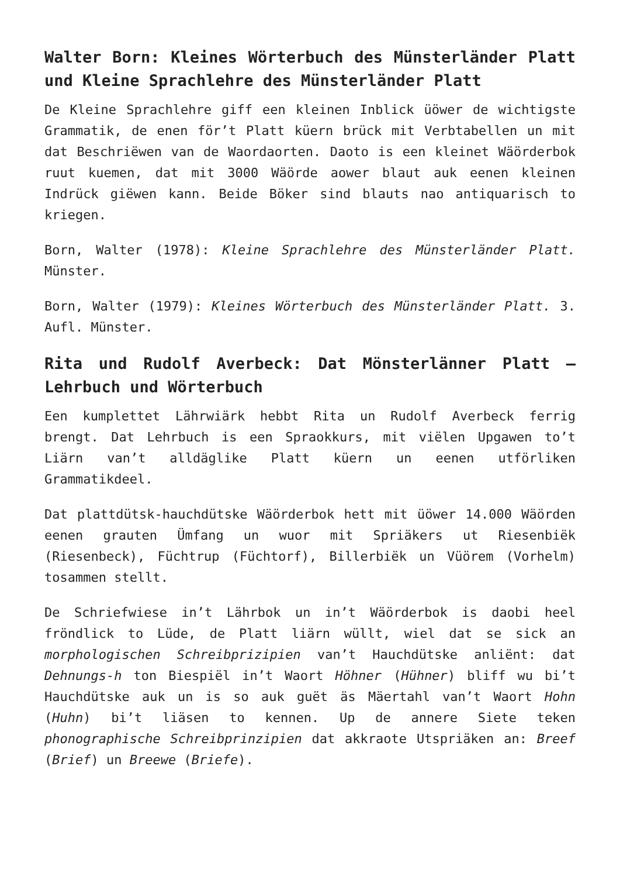Walter Born: Kleines Wörterbuch des Münsterländer Platt und Kleine Sprachlehre des Münsterländer Platt
De Kleine Sprachlehre giff een kleinen Inblick üöwer de wichtigste Grammatik, de enen för’t Platt küern brück mit Verbtabellen un mit dat Beschriëwen van de Waordaorten. Daoto is een kleinet Wäörderbok ruut kuemen, dat mit 3000 Wäörde aower blaut auk eenen kleinen Indrück giëwen kann. Beide Böker sind blauts nao antiquarisch to kriegen.
Born, Walter (1978): Kleine Sprachlehre des Münsterländer Platt. Münster.
Born, Walter (1979): Kleines Wörterbuch des Münsterländer Platt. 3. Aufl. Münster.
Rita und Rudolf Averbeck: Dat Mönsterlänner Platt – Lehrbuch und Wörterbuch
Een kumplettet Lährwiärk hebbt Rita un Rudolf Averbeck ferrig brengt. Dat Lehrbuch is een Spraokkurs, mit viëlen Upgawen to’t Liärn van’t alldäglike Platt küern un eenen utförliken Grammatikdeel.
Dat plattdütsk-hauchdütske Wäörderbok hett mit üöwer 14.000 Wäörden eenen grauten Ümfang un wuor mit Spriäkers ut Riesenbiëk (Riesenbeck), Füchtrup (Füchtorf), Billerbiëk un Vüörem (Vorhelm) tosammen stellt.
De Schriefwiese in’t Lährbok un in’t Wäörderbok is daobi heel fröndlick to Lüde, de Platt liärn wüllt, wiel dat se sick an morphologischen Schreibprizipien van’t Hauchdütske anliënt: dat Dehnungs-h ton Biespiël in’t Waort Höhner (Hühner) bliff wu bi’t Hauchdütske auk un is so auk guët äs Mäertahl van’t Waort Hohn (Huhn) bi’t liäsen to kennen. Up de annere Siete teken phonographische Schreibprinzipien dat akkraote Utspriäken an: Breef (Brief) un Breewe (Briefe).